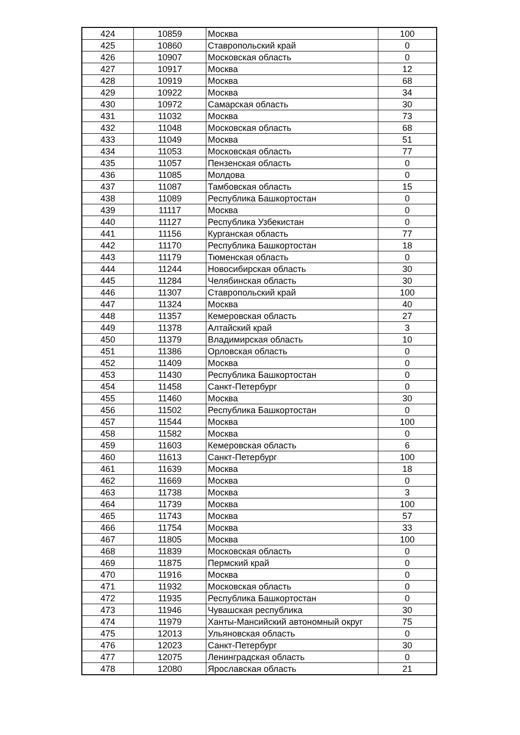| 424 | 10859 | Москва | 100 |
| 425 | 10860 | Ставропольский край | 0 |
| 426 | 10907 | Московская область | 0 |
| 427 | 10917 | Москва | 12 |
| 428 | 10919 | Москва | 68 |
| 429 | 10922 | Москва | 34 |
| 430 | 10972 | Самарская область | 30 |
| 431 | 11032 | Москва | 73 |
| 432 | 11048 | Московская область | 68 |
| 433 | 11049 | Москва | 51 |
| 434 | 11053 | Московская область | 77 |
| 435 | 11057 | Пензенская область | 0 |
| 436 | 11085 | Молдова | 0 |
| 437 | 11087 | Тамбовская область | 15 |
| 438 | 11089 | Республика Башкортостан | 0 |
| 439 | 11117 | Москва | 0 |
| 440 | 11127 | Республика Узбекистан | 0 |
| 441 | 11156 | Курганская область | 77 |
| 442 | 11170 | Республика Башкортостан | 18 |
| 443 | 11179 | Тюменская область | 0 |
| 444 | 11244 | Новосибирская область | 30 |
| 445 | 11284 | Челябинская область | 30 |
| 446 | 11307 | Ставропольский край | 100 |
| 447 | 11324 | Москва | 40 |
| 448 | 11357 | Кемеровская область | 27 |
| 449 | 11378 | Алтайский край | 3 |
| 450 | 11379 | Владимирская область | 10 |
| 451 | 11386 | Орловская область | 0 |
| 452 | 11409 | Москва | 0 |
| 453 | 11430 | Республика Башкортостан | 0 |
| 454 | 11458 | Санкт-Петербург | 0 |
| 455 | 11460 | Москва | 30 |
| 456 | 11502 | Республика Башкортостан | 0 |
| 457 | 11544 | Москва | 100 |
| 458 | 11582 | Москва | 0 |
| 459 | 11603 | Кемеровская область | 6 |
| 460 | 11613 | Санкт-Петербург | 100 |
| 461 | 11639 | Москва | 18 |
| 462 | 11669 | Москва | 0 |
| 463 | 11738 | Москва | 3 |
| 464 | 11739 | Москва | 100 |
| 465 | 11743 | Москва | 57 |
| 466 | 11754 | Москва | 33 |
| 467 | 11805 | Москва | 100 |
| 468 | 11839 | Московская область | 0 |
| 469 | 11875 | Пермский край | 0 |
| 470 | 11916 | Москва | 0 |
| 471 | 11932 | Московская область | 0 |
| 472 | 11935 | Республика Башкортостан | 0 |
| 473 | 11946 | Чувашская республика | 30 |
| 474 | 11979 | Ханты-Мансийский автономный округ | 75 |
| 475 | 12013 | Ульяновская область | 0 |
| 476 | 12023 | Санкт-Петербург | 30 |
| 477 | 12075 | Ленинградская область | 0 |
| 478 | 12080 | Ярославская область | 21 |